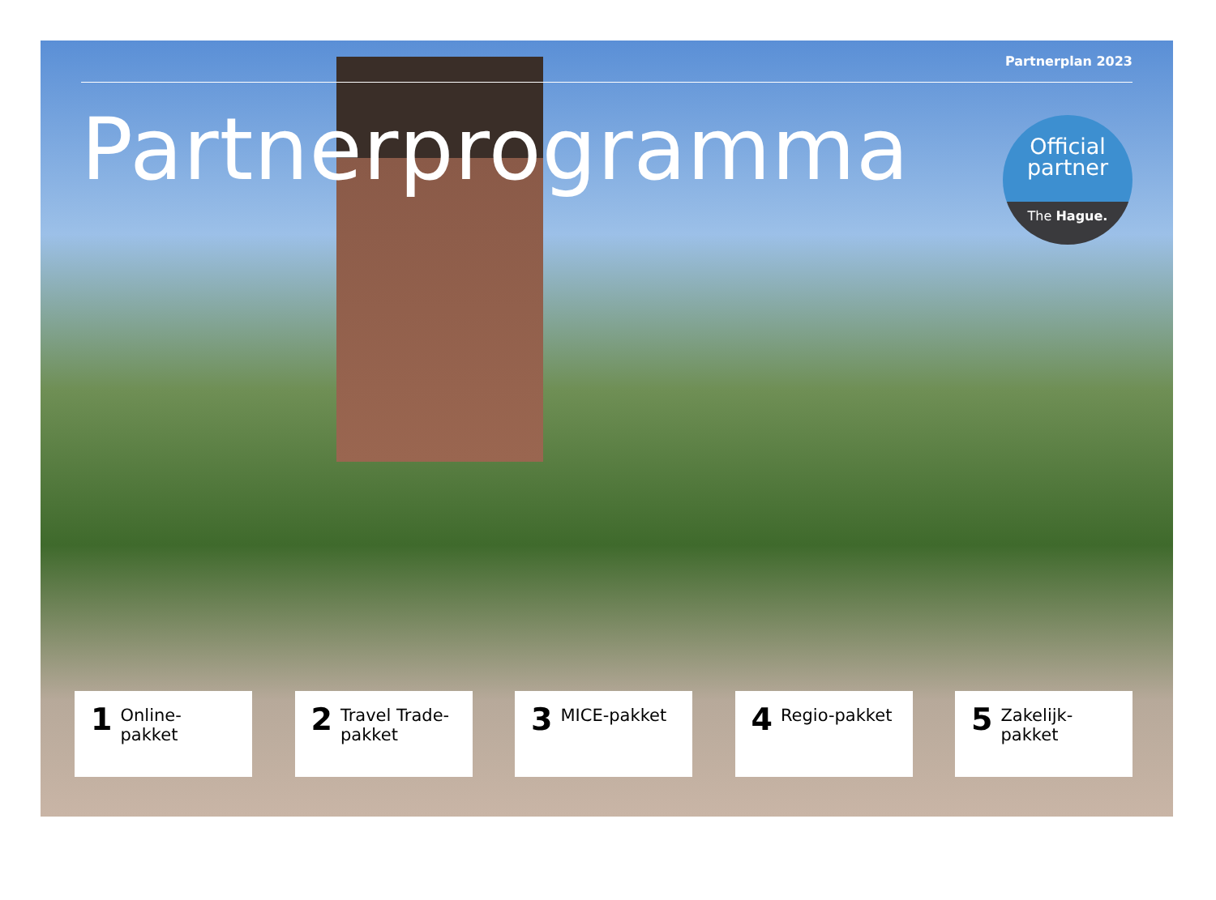Partnerplan 2023
Partnerprogramma
Official
partner
The Hague.
1 Online-pakket
2 Travel Trade-pakket
3 MICE-pakket
4 Regio-pakket
5 Zakelijk-pakket